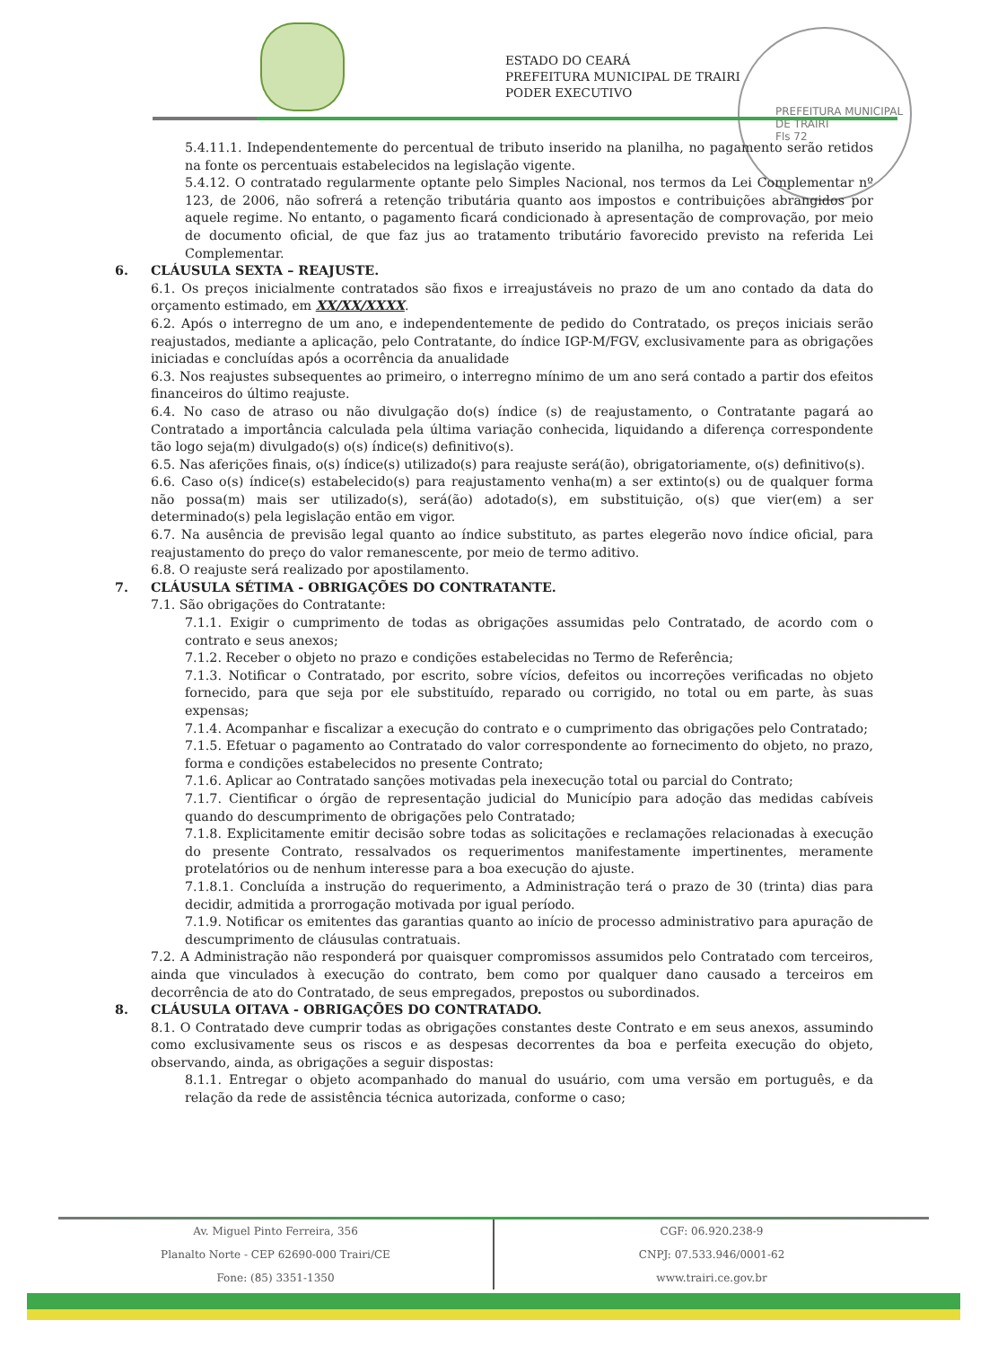ESTADO DO CEARÁ
PREFEITURA MUNICIPAL DE TRAIRI
PODER EXECUTIVO
PREFEITURA MUNICIPAL DE TRAIRI
Fls 72
5.4.11.1. Independentemente do percentual de tributo inserido na planilha, no pagamento serão retidos na fonte os percentuais estabelecidos na legislação vigente.
5.4.12. O contratado regularmente optante pelo Simples Nacional, nos termos da Lei Complementar nº 123, de 2006, não sofrerá a retenção tributária quanto aos impostos e contribuições abrangidos por aquele regime. No entanto, o pagamento ficará condicionado à apresentação de comprovação, por meio de documento oficial, de que faz jus ao tratamento tributário favorecido previsto na referida Lei Complementar.
6. CLÁUSULA SEXTA – REAJUSTE.
6.1. Os preços inicialmente contratados são fixos e irreajustáveis no prazo de um ano contado da data do orçamento estimado, em XX/XX/XXXX.
6.2. Após o interregno de um ano, e independentemente de pedido do Contratado, os preços iniciais serão reajustados, mediante a aplicação, pelo Contratante, do índice IGP-M/FGV, exclusivamente para as obrigações iniciadas e concluídas após a ocorrência da anualidade
6.3. Nos reajustes subsequentes ao primeiro, o interregno mínimo de um ano será contado a partir dos efeitos financeiros do último reajuste.
6.4. No caso de atraso ou não divulgação do(s) índice (s) de reajustamento, o Contratante pagará ao Contratado a importância calculada pela última variação conhecida, liquidando a diferença correspondente tão logo seja(m) divulgado(s) o(s) índice(s) definitivo(s).
6.5. Nas aferições finais, o(s) índice(s) utilizado(s) para reajuste será(ão), obrigatoriamente, o(s) definitivo(s).
6.6. Caso o(s) índice(s) estabelecido(s) para reajustamento venha(m) a ser extinto(s) ou de qualquer forma não possa(m) mais ser utilizado(s), será(ão) adotado(s), em substituição, o(s) que vier(em) a ser determinado(s) pela legislação então em vigor.
6.7. Na ausência de previsão legal quanto ao índice substituto, as partes elegerão novo índice oficial, para reajustamento do preço do valor remanescente, por meio de termo aditivo.
6.8. O reajuste será realizado por apostilamento.
7. CLÁUSULA SÉTIMA - OBRIGAÇÕES DO CONTRATANTE.
7.1. São obrigações do Contratante:
7.1.1. Exigir o cumprimento de todas as obrigações assumidas pelo Contratado, de acordo com o contrato e seus anexos;
7.1.2. Receber o objeto no prazo e condições estabelecidas no Termo de Referência;
7.1.3. Notificar o Contratado, por escrito, sobre vícios, defeitos ou incorreções verificadas no objeto fornecido, para que seja por ele substituído, reparado ou corrigido, no total ou em parte, às suas expensas;
7.1.4. Acompanhar e fiscalizar a execução do contrato e o cumprimento das obrigações pelo Contratado;
7.1.5. Efetuar o pagamento ao Contratado do valor correspondente ao fornecimento do objeto, no prazo, forma e condições estabelecidos no presente Contrato;
7.1.6. Aplicar ao Contratado sanções motivadas pela inexecução total ou parcial do Contrato;
7.1.7. Cientificar o órgão de representação judicial do Município para adoção das medidas cabíveis quando do descumprimento de obrigações pelo Contratado;
7.1.8. Explicitamente emitir decisão sobre todas as solicitações e reclamações relacionadas à execução do presente Contrato, ressalvados os requerimentos manifestamente impertinentes, meramente protelatórios ou de nenhum interesse para a boa execução do ajuste.
7.1.8.1. Concluída a instrução do requerimento, a Administração terá o prazo de 30 (trinta) dias para decidir, admitida a prorrogação motivada por igual período.
7.1.9. Notificar os emitentes das garantias quanto ao início de processo administrativo para apuração de descumprimento de cláusulas contratuais.
7.2. A Administração não responderá por quaisquer compromissos assumidos pelo Contratado com terceiros, ainda que vinculados à execução do contrato, bem como por qualquer dano causado a terceiros em decorrência de ato do Contratado, de seus empregados, prepostos ou subordinados.
8. CLÁUSULA OITAVA - OBRIGAÇÕES DO CONTRATADO.
8.1. O Contratado deve cumprir todas as obrigações constantes deste Contrato e em seus anexos, assumindo como exclusivamente seus os riscos e as despesas decorrentes da boa e perfeita execução do objeto, observando, ainda, as obrigações a seguir dispostas:
8.1.1. Entregar o objeto acompanhado do manual do usuário, com uma versão em português, e da relação da rede de assistência técnica autorizada, conforme o caso;
Av. Miguel Pinto Ferreira, 356
Planalto Norte - CEP 62690-000 Trairi/CE
Fone: (85) 3351-1350
CGF: 06.920.238-9
CNPJ: 07.533.946/0001-62
www.trairi.ce.gov.br